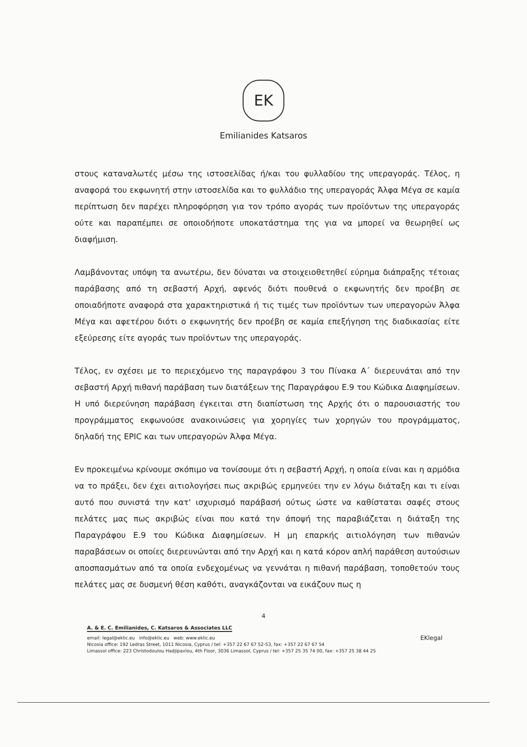EK
Emilianides Katsaros
στους καταναλωτές μέσω της ιστοσελίδας ή/και του φυλλαδίου της υπεραγοράς. Τέλος, η αναφορά του εκφωνητή στην ιστοσελίδα και το φυλλάδιο της υπεραγοράς Άλφα Μέγα σε καμία περίπτωση δεν παρέχει πληροφόρηση για τον τρόπο αγοράς των προϊόντων της υπεραγοράς ούτε και παραπέμπει σε οποιοδήποτε υποκατάστημα της για να μπορεί να θεωρηθεί ως διαφήμιση.
Λαμβάνοντας υπόψη τα ανωτέρω, δεν δύναται να στοιχειοθετηθεί εύρημα διάπραξης τέτοιας παράβασης από τη σεβαστή Αρχή, αφενός διότι πουθενά ο εκφωνητής δεν προέβη σε οποιαδήποτε αναφορά στα χαρακτηριστικά ή τις τιμές των προϊόντων των υπεραγορών Άλφα Μέγα και αφετέρου διότι ο εκφωνητής δεν προέβη σε καμία επεξήγηση της διαδικασίας είτε εξεύρεσης είτε αγοράς των προϊόντων της υπεραγοράς.
Τέλος, εν σχέσει με το περιεχόμενο της παραγράφου 3 του Πίνακα Α΄ διερευνάται από την σεβαστή Αρχή πιθανή παράβαση των διατάξεων της Παραγράφου Ε.9 του Κώδικα Διαφημίσεων. Η υπό διερεύνηση παράβαση έγκειται στη διαπίστωση της Αρχής ότι ο παρουσιαστής του προγράμματος εκφωνούσε ανακοινώσεις για χορηγίες των χορηγών του προγράμματος, δηλαδή της EPIC και των υπεραγορών Άλφα Μέγα.
Εν προκειμένω κρίνουμε σκόπιμο να τονίσουμε ότι η σεβαστή Αρχή, η οποία είναι και η αρμόδια να το πράξει, δεν έχει αιτιολογήσει πως ακριβώς ερμηνεύει την εν λόγω διάταξη και τι είναι αυτό που συνιστά την κατ' ισχυρισμό παράβασή ούτως ώστε να καθίσταται σαφές στους πελάτες μας πως ακριβώς είναι που κατά την άποψή της παραβιάζεται η διάταξη της Παραγράφου Ε.9 του Κώδικα Διαφημίσεων. Η μη επαρκής αιτιολόγηση των πιθανών παραβάσεων οι οποίες διερευνώνται από την Αρχή και η κατά κόρον απλή παράθεση αυτούσιων αποσπασμάτων από τα οποία ενδεχομένως να γεννάται η πιθανή παράβαση, τοποθετούν τους πελάτες μας σε δυσμενή θέση καθότι, αναγκάζονται να εικάζουν πως η
4
A. & E. C. Emilianides, C. Katsaros & Associates LLC
email: legal@eklic.eu info@eklic.eu web: www.eklic.eu EKlegal
Nicosia office: 192 Ledras Street, 1011 Nicosia, Cyprus / tel: +357 22 67 67 52-53, fax: +357 22 67 67 54
Limassol office: 223 Christodoulou Hadjipavlou, 4th Floor, 3036 Limassol, Cyprus / tel: +357 25 35 74 00, fax: +357 25 38 44 25